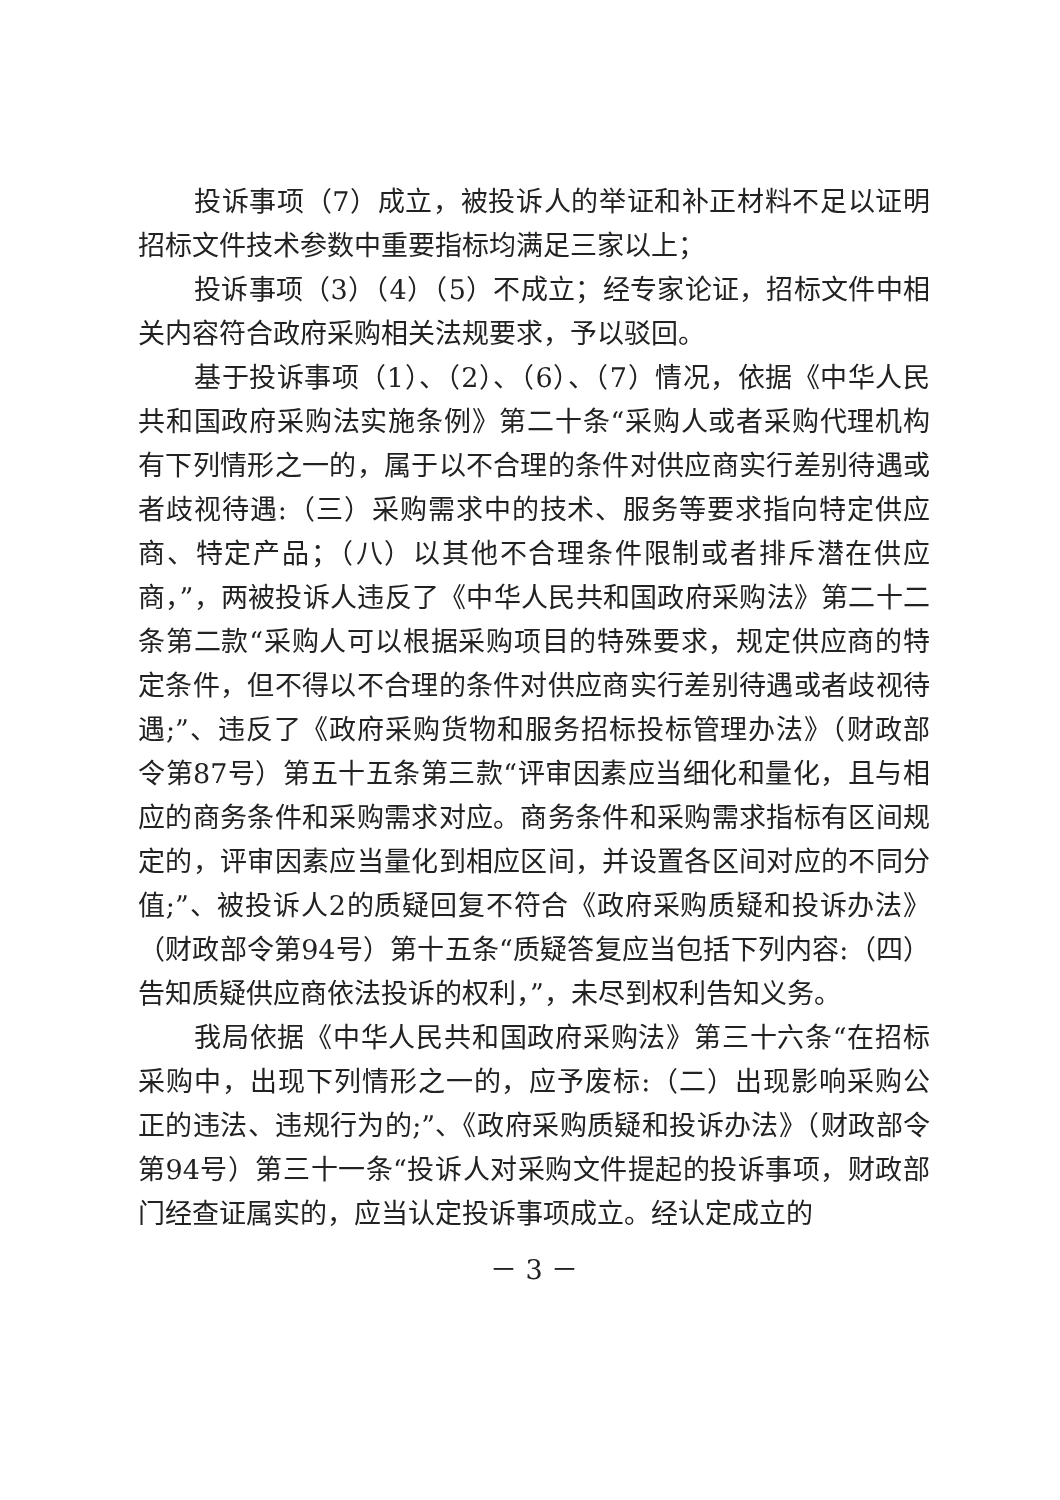投诉事项（7）成立，被投诉人的举证和补正材料不足以证明招标文件技术参数中重要指标均满足三家以上；
投诉事项（3）（4）（5）不成立；经专家论证，招标文件中相关内容符合政府采购相关法规要求，予以驳回。
基于投诉事项（1）、（2）、（6）、（7）情况，依据《中华人民共和国政府采购法实施条例》第二十条“采购人或者采购代理机构有下列情形之一的，属于以不合理的条件对供应商实行差别待遇或者歧视待遇:（三）采购需求中的技术、服务等要求指向特定供应商、特定产品；（八）以其他不合理条件限制或者排斥潜在供应商，”，两被投诉人违反了《中华人民共和国政府采购法》第二十二条第二款“采购人可以根据采购项目的特殊要求，规定供应商的特定条件，但不得以不合理的条件对供应商实行差别待遇或者歧视待遇;”、违反了《政府采购货物和服务招标投标管理办法》（财政部令第87号）第五十五条第三款“评审因素应当细化和量化，且与相应的商务条件和采购需求对应。商务条件和采购需求指标有区间规定的，评审因素应当量化到相应区间，并设置各区间对应的不同分值;”、被投诉人2的质疑回复不符合《政府采购质疑和投诉办法》（财政部令第94号）第十五条“质疑答复应当包括下列内容:（四）告知质疑供应商依法投诉的权利，”，未尽到权利告知义务。
我局依据《中华人民共和国政府采购法》第三十六条“在招标采购中，出现下列情形之一的，应予废标:（二）出现影响采购公正的违法、违规行为的;”、《政府采购质疑和投诉办法》（财政部令第94号）第三十一条“投诉人对采购文件提起的投诉事项，财政部门经查证属实的，应当认定投诉事项成立。经认定成立的
－ 3 －